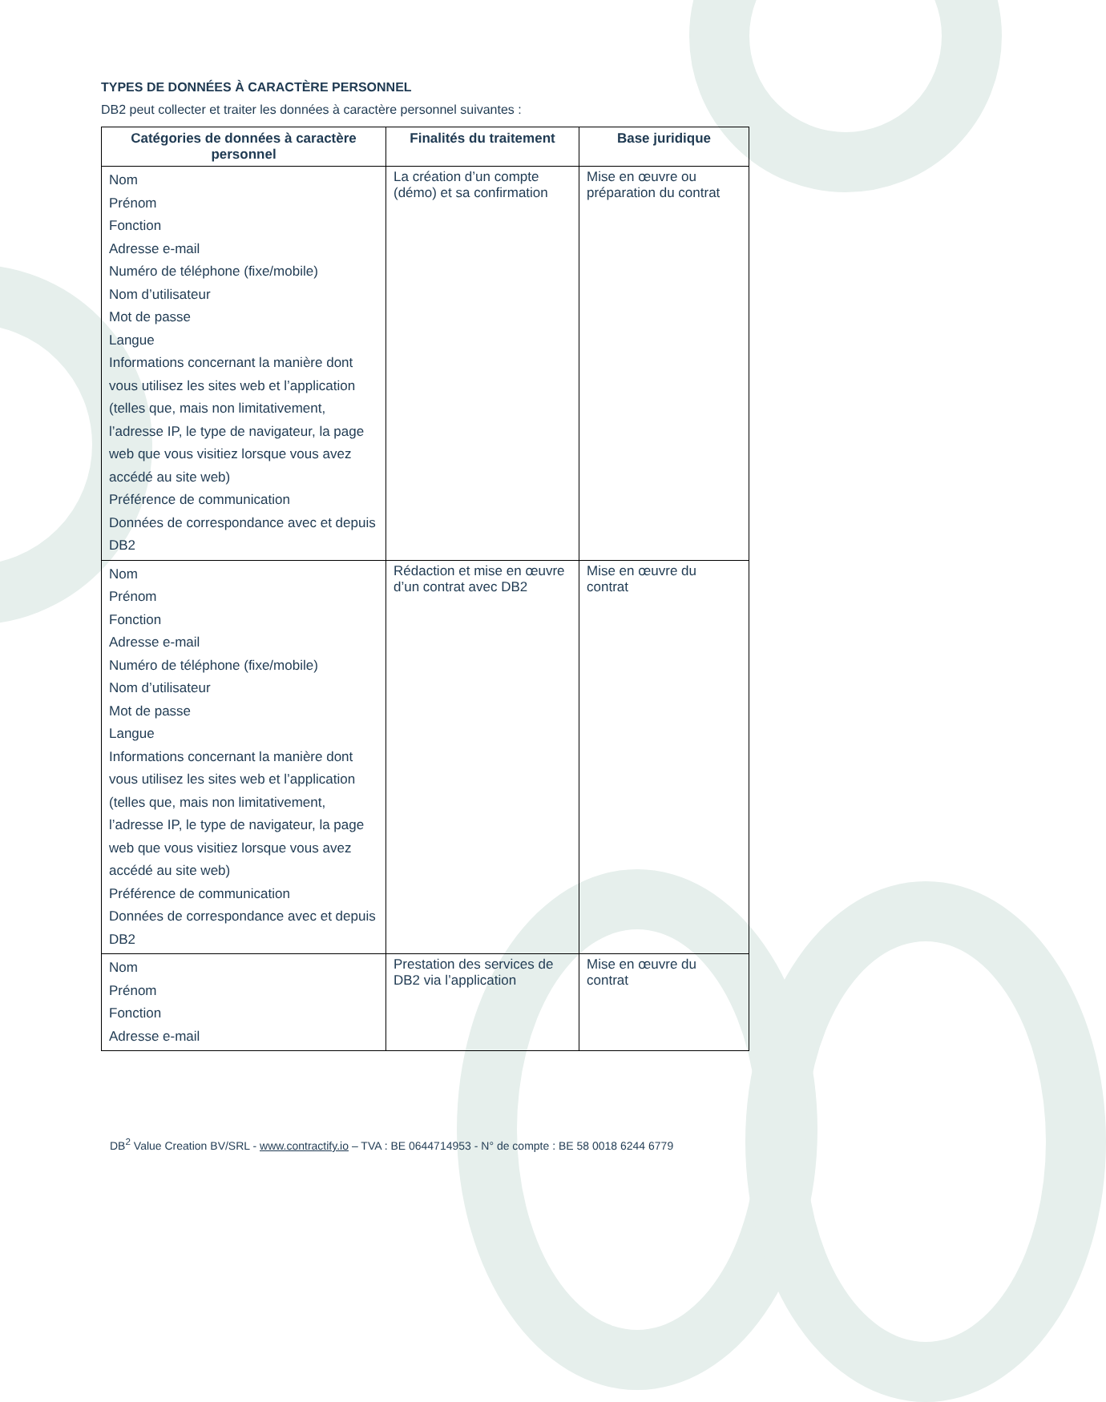TYPES DE DONNÉES À CARACTÈRE PERSONNEL
DB2 peut collecter et traiter les données à caractère personnel suivantes :
| Catégories de données à caractère personnel | Finalités du traitement | Base juridique |
| --- | --- | --- |
| Nom Prénom Fonction Adresse e-mail Numéro de téléphone (fixe/mobile) Nom d’utilisateur Mot de passe Langue Informations concernant la manière dont vous utilisez les sites web et l’application (telles que, mais non limitativement, l’adresse IP, le type de navigateur, la page web que vous visitiez lorsque vous avez accédé au site web) Préférence de communication Données de correspondance avec et depuis DB2 | La création d’un compte (démo) et sa confirmation | Mise en œuvre ou préparation du contrat |
| Nom Prénom Fonction Adresse e-mail Numéro de téléphone (fixe/mobile) Nom d’utilisateur Mot de passe Langue Informations concernant la manière dont vous utilisez les sites web et l’application (telles que, mais non limitativement, l’adresse IP, le type de navigateur, la page web que vous visitiez lorsque vous avez accédé au site web) Préférence de communication Données de correspondance avec et depuis DB2 | Rédaction et mise en œuvre d’un contrat avec DB2 | Mise en œuvre du contrat |
| Nom Prénom Fonction Adresse e-mail | Prestation des services de DB2 via l’application | Mise en œuvre du contrat |
DB<sup>2</sup> Value Creation BV/SRL - www.contractify.io – TVA : BE 0644714953 - N° de compte : BE 58 0018 6244 6779